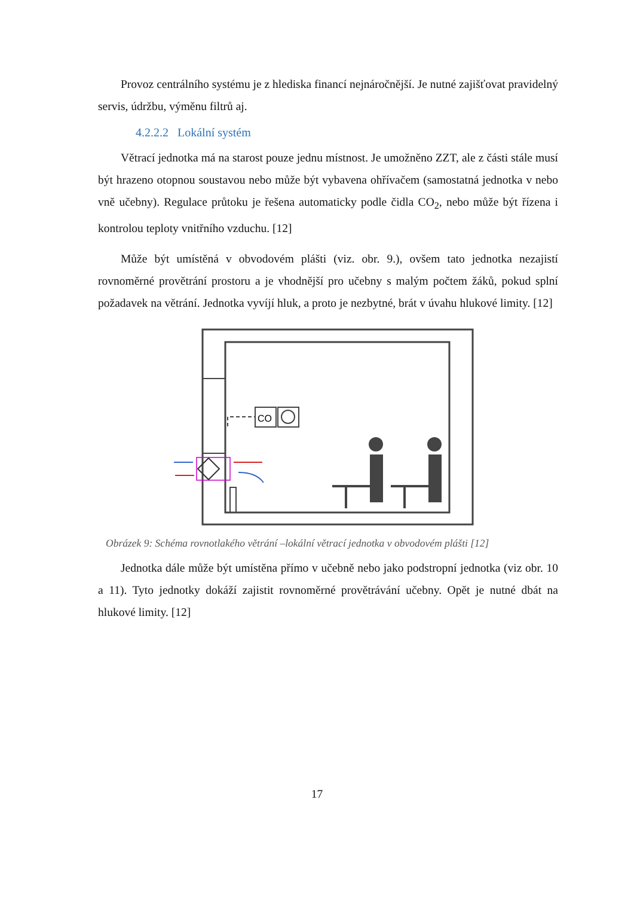Provoz centrálního systému je z hlediska financí nejnáročnější. Je nutné zajišťovat pravidelný servis, údržbu, výměnu filtrů aj.
4.2.2.2 Lokální systém
Větrací jednotka má na starost pouze jednu místnost. Je umožněno ZZT, ale z části stále musí být hrazeno otopnou soustavou nebo může být vybavena ohřívačem (samostatná jednotka v nebo vně učebny). Regulace průtoku je řešena automaticky podle čidla CO<sub>2</sub>, nebo může být řízena i kontrolou teploty vnitřního vzduchu. [12]
Může být umístěná v obvodovém plášti (viz. obr. 9.), ovšem tato jednotka nezajistí rovnoměrné provětrání prostoru a je vhodnější pro učebny s malým počtem žáků, pokud splní požadavek na větrání. Jednotka vyvíjí hluk, a proto je nezbytné, brát v úvahu hlukové limity. [12]
CO
Obrázek 9: Schéma rovnotlakého větrání –lokální větrací jednotka v obvodovém plášti [12]
Jednotka dále může být umístěna přímo v učebně nebo jako podstropní jednotka (viz obr. 10 a 11). Tyto jednotky dokáží zajistit rovnoměrné provětrávání učebny. Opět je nutné dbát na hlukové limity. [12]
17